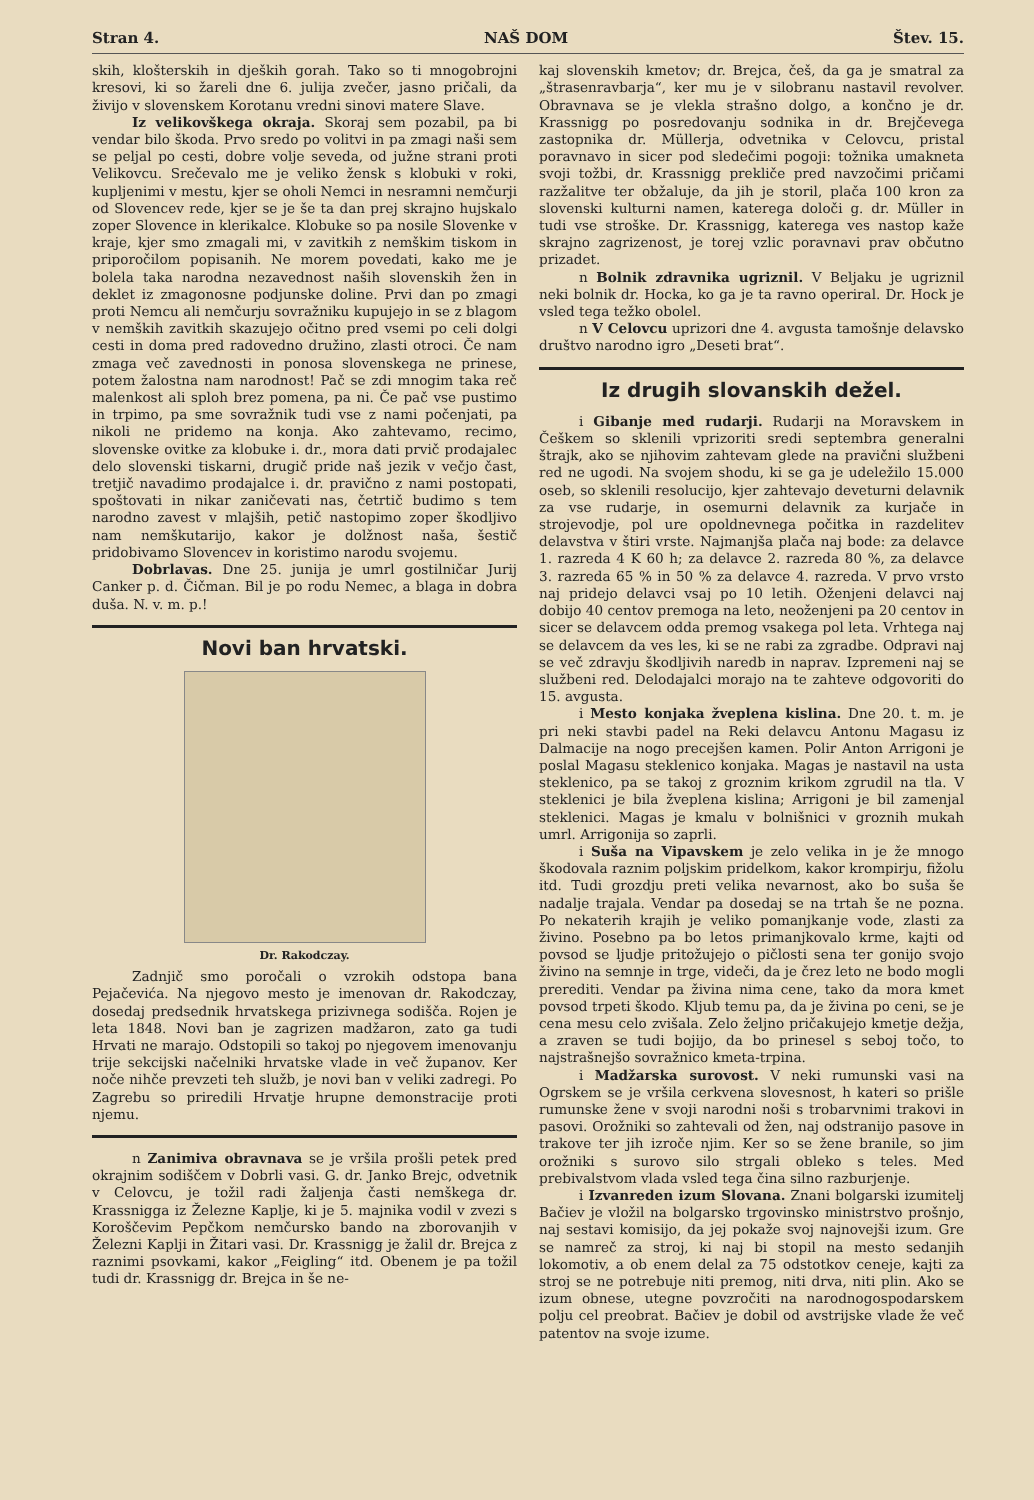Stran 4. NAŠ DOM Štev. 15.
skih, klošterskih in djeških gorah. Tako so ti mnogobrojni kresovi, ki so žareli dne 6. julija zvečer, jasno pričali, da živijo v slovenskem Korotanu vredni sinovi matere Slave.
Iz velikovškega okraja. Skoraj sem pozabil, pa bi vendar bilo škoda. Prvo sredo po volitvi in pa zmagi naši sem se peljal po cesti, dobre volje seveda, od južne strani proti Velikovcu. Srečevalo me je veliko žensk s klobuki v roki, kupljenimi v mestu, kjer se oholi Nemci in nesramni nemčurji od Slovencev rede, kjer se je še ta dan prej skrajno hujskalo zoper Slovence in klerikalce. Klobuke so pa nosile Slovenke v kraje, kjer smo zmagali mi, v zavitkih z nemškim tiskom in priporočilom popisanih. Ne morem povedati, kako me je bolela taka narodna nezavednost naših slovenskih žen in deklet iz zmagonosne podjunske doline. Prvi dan po zmagi proti Nemcu ali nemčurju sovražniku kupujejo in se z blagom v nemških zavitkih skazujejo očitno pred vsemi po celi dolgi cesti in doma pred radovedno družino, zlasti otroci. Če nam zmaga več zavednosti in ponosa slovenskega ne prinese, potem žalostna nam narodnost! Pač se zdi mnogim taka reč malenkost ali sploh brez pomena, pa ni. Če pač vse pustimo in trpimo, pa sme sovražnik tudi vse z nami počenjati, pa nikoli ne pridemo na konja. Ako zahtevamo, recimo, slovenske ovitke za klobuke i. dr., mora dati prvič prodajalec delo slovenski tiskarni, drugič pride naš jezik v večjo čast, tretjič navadimo prodajalce i. dr. pravično z nami postopati, spoštovati in nikar zaničevati nas, četrtič budimo s tem narodno zavest v mlajših, petič nastopimo zoper škodljivo nam nemškutarijo, kakor je dolžnost naša, šestič pridobivamo Slovencev in koristimo narodu svojemu.
Dobrlavas. Dne 25. junija je umrl gostilničar Jurij Canker p. d. Čičman. Bil je po rodu Nemec, a blaga in dobra duša. N. v. m. p.!
Novi ban hrvatski.
Dr. Rakodczay.
Zadnjič smo poročali o vzrokih odstopa bana Pejačevića. Na njegovo mesto je imenovan dr. Rakodczay, dosedaj predsednik hrvatskega prizivnega sodišča. Rojen je leta 1848. Novi ban je zagrizen madžaron, zato ga tudi Hrvati ne marajo. Odstopili so takoj po njegovem imenovanju trije sekcijski načelniki hrvatske vlade in več županov. Ker noče nihče prevzeti teh služb, je novi ban v veliki zadregi. Po Zagrebu so priredili Hrvatje hrupne demonstracije proti njemu.
n Zanimiva obravnava se je vršila prošli petek pred okrajnim sodiščem v Dobrli vasi. G. dr. Janko Brejc, odvetnik v Celovcu, je tožil radi žaljenja časti nemškega dr. Krassnigga iz Železne Kaplje, ki je 5. majnika vodil v zvezi s Koroščevim Pepčkom nemčursko bando na zborovanjih v Železni Kaplji in Žitari vasi. Dr. Krassnigg je žalil dr. Brejca z raznimi psovkami, kakor „Feigling“ itd. Obenem je pa tožil tudi dr. Krassnigg dr. Brejca in še ne-
kaj slovenskih kmetov; dr. Brejca, češ, da ga je smatral za „štrasenravbarja“, ker mu je v silobranu nastavil revolver. Obravnava se je vlekla strašno dolgo, a končno je dr. Krassnigg po posredovanju sodnika in dr. Brejčevega zastopnika dr. Müllerja, odvetnika v Celovcu, pristal poravnavo in sicer pod sledečimi pogoji: tožnika umakneta svoji tožbi, dr. Krassnigg prekliče pred navzočimi pričami razžalitve ter obžaluje, da jih je storil, plača 100 kron za slovenski kulturni namen, katerega določi g. dr. Müller in tudi vse stroške. Dr. Krassnigg, katerega ves nastop kaže skrajno zagrizenost, je torej vzlic poravnavi prav občutno prizadet.
n Bolnik zdravnika ugriznil. V Beljaku je ugriznil neki bolnik dr. Hocka, ko ga je ta ravno operiral. Dr. Hock je vsled tega težko obolel.
n V Celovcu uprizori dne 4. avgusta tamošnje delavsko društvo narodno igro „Deseti brat“.
Iz drugih slovanskih dežel.
i Gibanje med rudarji. Rudarji na Moravskem in Češkem so sklenili vprizoriti sredi septembra generalni štrajk, ako se njihovim zahtevam glede na pravični službeni red ne ugodi. Na svojem shodu, ki se ga je udeležilo 15.000 oseb, so sklenili resolucijo, kjer zahtevajo deveturni delavnik za vse rudarje, in osemurni delavnik za kurjače in strojevodje, pol ure opoldnevnega počitka in razdelitev delavstva v štiri vrste. Najmanjša plača naj bode: za delavce 1. razreda 4 K 60 h; za delavce 2. razreda 80 %, za delavce 3. razreda 65 % in 50 % za delavce 4. razreda. V prvo vrsto naj pridejo delavci vsaj po 10 letih. Oženjeni delavci naj dobijo 40 centov premoga na leto, neoženjeni pa 20 centov in sicer se delavcem odda premog vsakega pol leta. Vrhtega naj se delavcem da ves les, ki se ne rabi za zgradbe. Odpravi naj se več zdravju škodljivih naredb in naprav. Izpremeni naj se službeni red. Delodajalci morajo na te zahteve odgovoriti do 15. avgusta.
i Mesto konjaka žveplena kislina. Dne 20. t. m. je pri neki stavbi padel na Reki delavcu Antonu Magasu iz Dalmacije na nogo precejšen kamen. Polir Anton Arrigoni je poslal Magasu steklenico konjaka. Magas je nastavil na usta steklenico, pa se takoj z groznim krikom zgrudil na tla. V steklenici je bila žveplena kislina; Arrigoni je bil zamenjal steklenici. Magas je kmalu v bolnišnici v groznih mukah umrl. Arrigonija so zaprli.
i Suša na Vipavskem je zelo velika in je že mnogo škodovala raznim poljskim pridelkom, kakor krompirju, fižolu itd. Tudi grozdju preti velika nevarnost, ako bo suša še nadalje trajala. Vendar pa dosedaj se na trtah še ne pozna. Po nekaterih krajih je veliko pomanjkanje vode, zlasti za živino. Posebno pa bo letos primanjkovalo krme, kajti od povsod se ljudje pritožujejo o pičlosti sena ter gonijo svojo živino na semnje in trge, videči, da je črez leto ne bodo mogli prerediti. Vendar pa živina nima cene, tako da mora kmet povsod trpeti škodo. Kljub temu pa, da je živina po ceni, se je cena mesu celo zvišala. Zelo željno pričakujejo kmetje dežja, a zraven se tudi bojijo, da bo prinesel s seboj točo, to najstrašnejšo sovražnico kmeta-trpina.
i Madžarska surovost. V neki rumunski vasi na Ogrskem se je vršila cerkvena slovesnost, h kateri so prišle rumunske žene v svoji narodni noši s trobarvnimi trakovi in pasovi. Orožniki so zahtevali od žen, naj odstranijo pasove in trakove ter jih izroče njim. Ker so se žene branile, so jim orožniki s surovo silo strgali obleko s teles. Med prebivalstvom vlada vsled tega čina silno razburjenje.
i Izvanreden izum Slovana. Znani bolgarski izumitelj Bačiev je vložil na bolgarsko trgovinsko ministrstvo prošnjo, naj sestavi komisijo, da jej pokaže svoj najnovejši izum. Gre se namreč za stroj, ki naj bi stopil na mesto sedanjih lokomotiv, a ob enem delal za 75 odstotkov ceneje, kajti za stroj se ne potrebuje niti premog, niti drva, niti plin. Ako se izum obnese, utegne povzročiti na narodnogospodarskem polju cel preobrat. Bačiev je dobil od avstrijske vlade že več patentov na svoje izume.